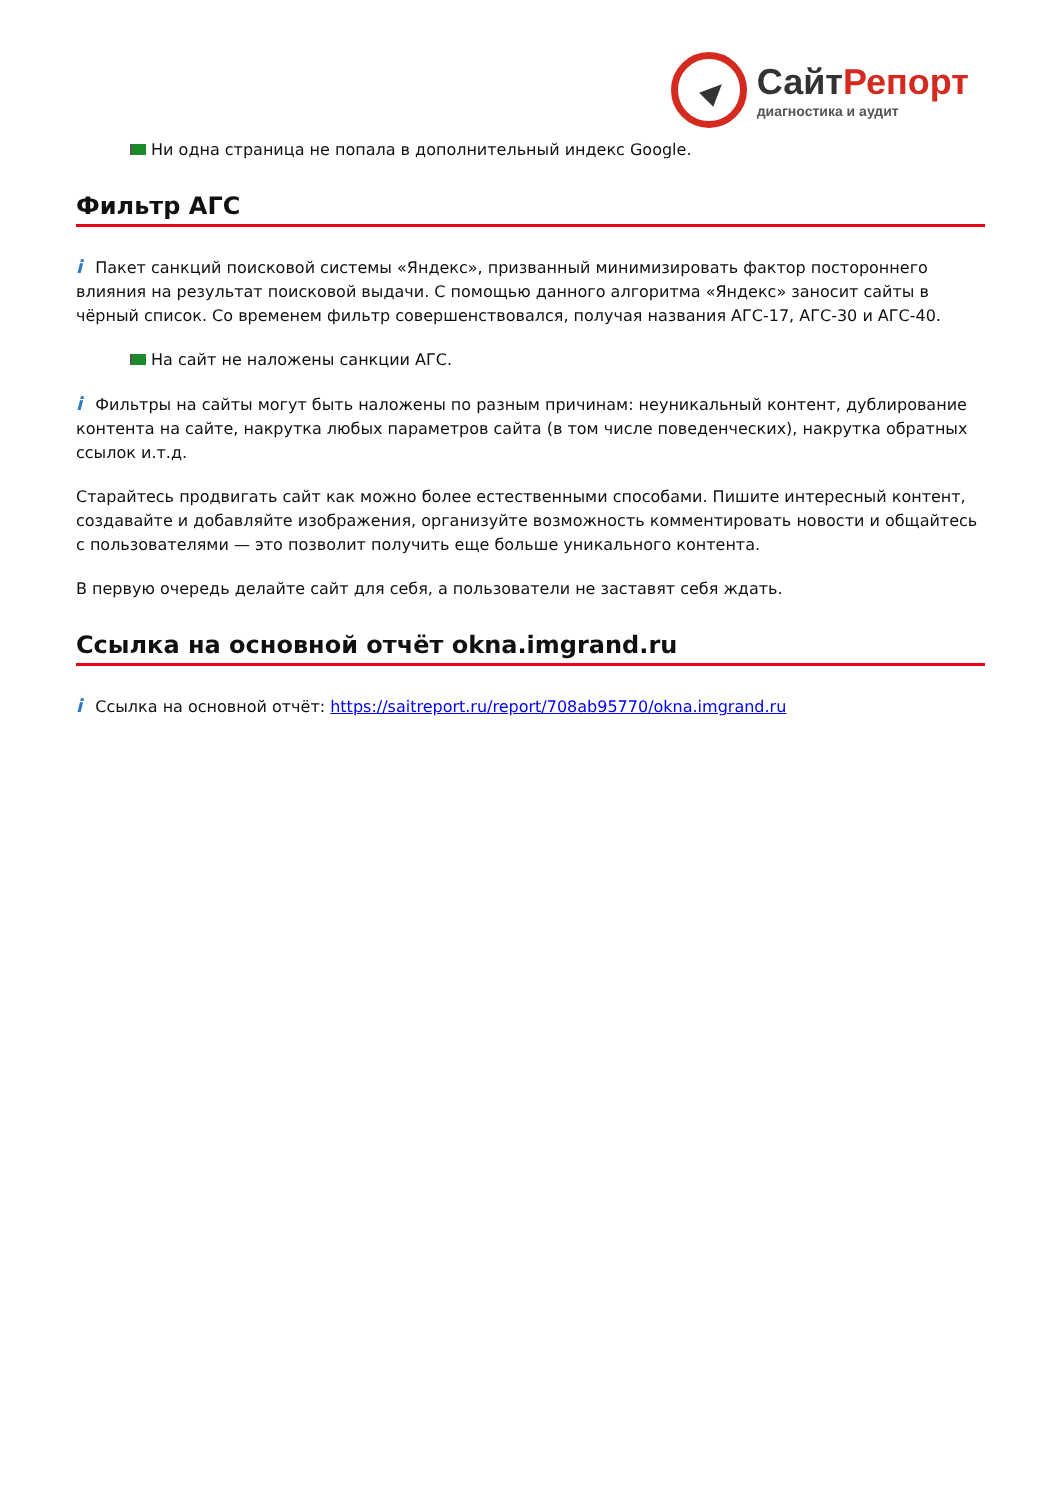СайтРепорт
диагностика и аудит
Ни одна страница не попала в дополнительный индекс Google.
Фильтр АГС
i Пакет санкций поисковой системы «Яндекс», призванный минимизировать фактор постороннего влияния на результат поисковой выдачи. С помощью данного алгоритма «Яндекс» заносит сайты в чёрный список. Со временем фильтр совершенствовался, получая названия АГС-17, АГС-30 и АГС-40.
На сайт не наложены санкции АГС.
i Фильтры на сайты могут быть наложены по разным причинам: неуникальный контент, дублирование контента на сайте, накрутка любых параметров сайта (в том числе поведенческих), накрутка обратных ссылок и.т.д.
Старайтесь продвигать сайт как можно более естественными способами. Пишите интересный контент, создавайте и добавляйте изображения, организуйте возможность комментировать новости и общайтесь с пользователями — это позволит получить еще больше уникального контента.
В первую очередь делайте сайт для себя, а пользователи не заставят себя ждать.
Ссылка на основной отчёт okna.imgrand.ru
i Ссылка на основной отчёт: https://saitreport.ru/report/708ab95770/okna.imgrand.ru